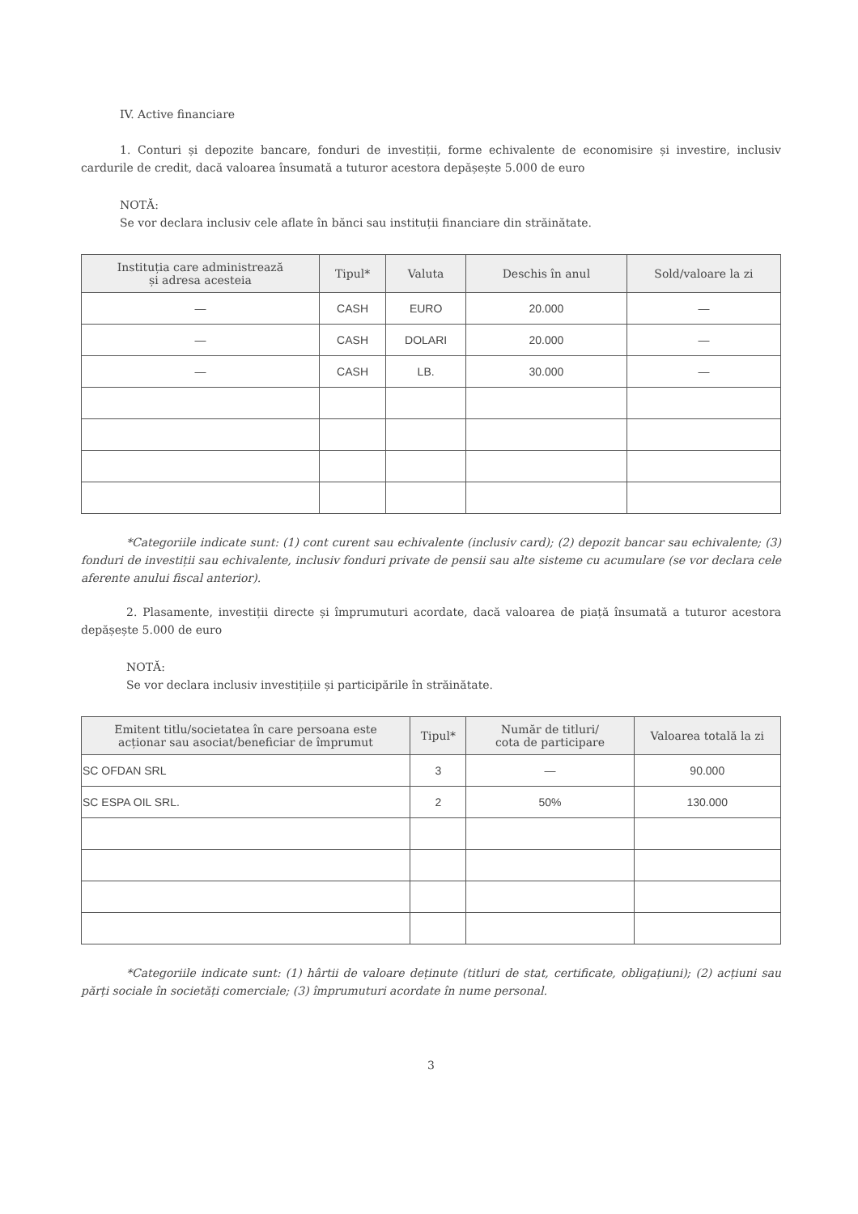IV. Active financiare
1. Conturi și depozite bancare, fonduri de investiții, forme echivalente de economisire și investire, inclusiv cardurile de credit, dacă valoarea însumată a tuturor acestora depășește 5.000 de euro
NOTĂ:
Se vor declara inclusiv cele aflate în bănci sau instituții financiare din străinătate.
| Instituția care administrează și adresa acesteia | Tipul* | Valuta | Deschis în anul | Sold/valoare la zi |
| --- | --- | --- | --- | --- |
| — | CASH | EURO | 20.000 | — |
| — | CASH | DOLARI | 20.000 | — |
| — | CASH | LB. | 30.000 | — |
*Categoriile indicate sunt: (1) cont curent sau echivalente (inclusiv card); (2) depozit bancar sau echivalente; (3) fonduri de investiții sau echivalente, inclusiv fonduri private de pensii sau alte sisteme cu acumulare (se vor declara cele aferente anului fiscal anterior).
2. Plasamente, investiții directe și împrumuturi acordate, dacă valoarea de piață însumată a tuturor acestora depășește 5.000 de euro
NOTĂ:
Se vor declara inclusiv investițiile și participările în străinătate.
| Emitent titlu/societatea în care persoana este acționar sau asociat/beneficiar de împrumut | Tipul* | Număr de titluri/ cota de participare | Valoarea totală la zi |
| --- | --- | --- | --- |
| SC OFDAN SRL | 3 | — | 90.000 |
| SC ESPA OIL SRL. | 2 | 50% | 130.000 |
*Categoriile indicate sunt: (1) hârtii de valoare deținute (titluri de stat, certificate, obligațiuni); (2) acțiuni sau părți sociale în societăți comerciale; (3) împrumuturi acordate în nume personal.
3